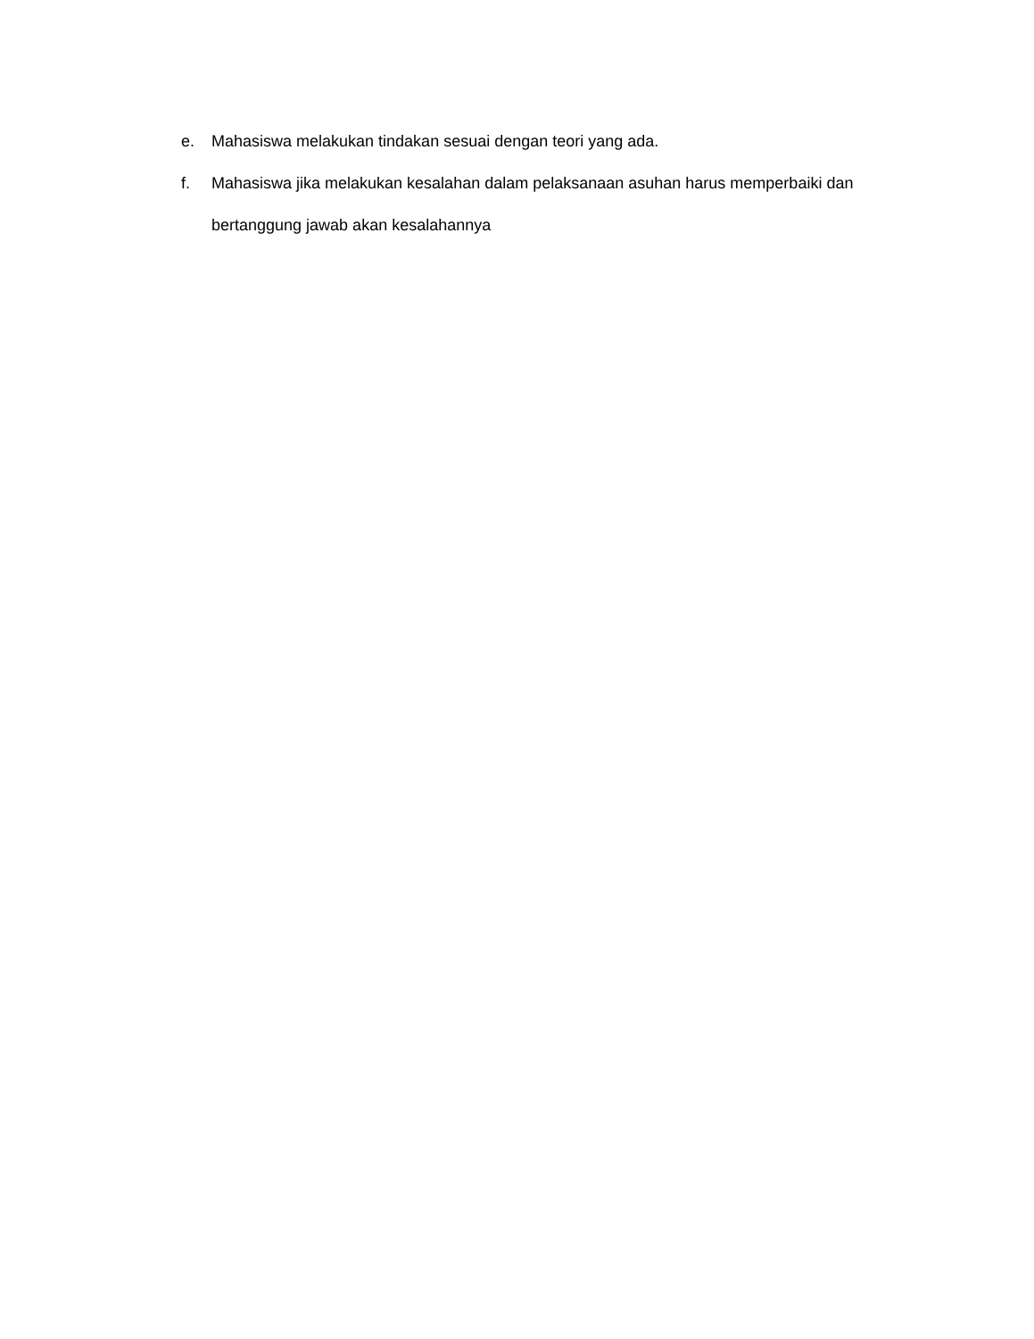e. Mahasiswa melakukan tindakan sesuai dengan teori yang ada.
f. Mahasiswa jika melakukan kesalahan dalam pelaksanaan asuhan harus memperbaiki dan bertanggung jawab akan kesalahannya